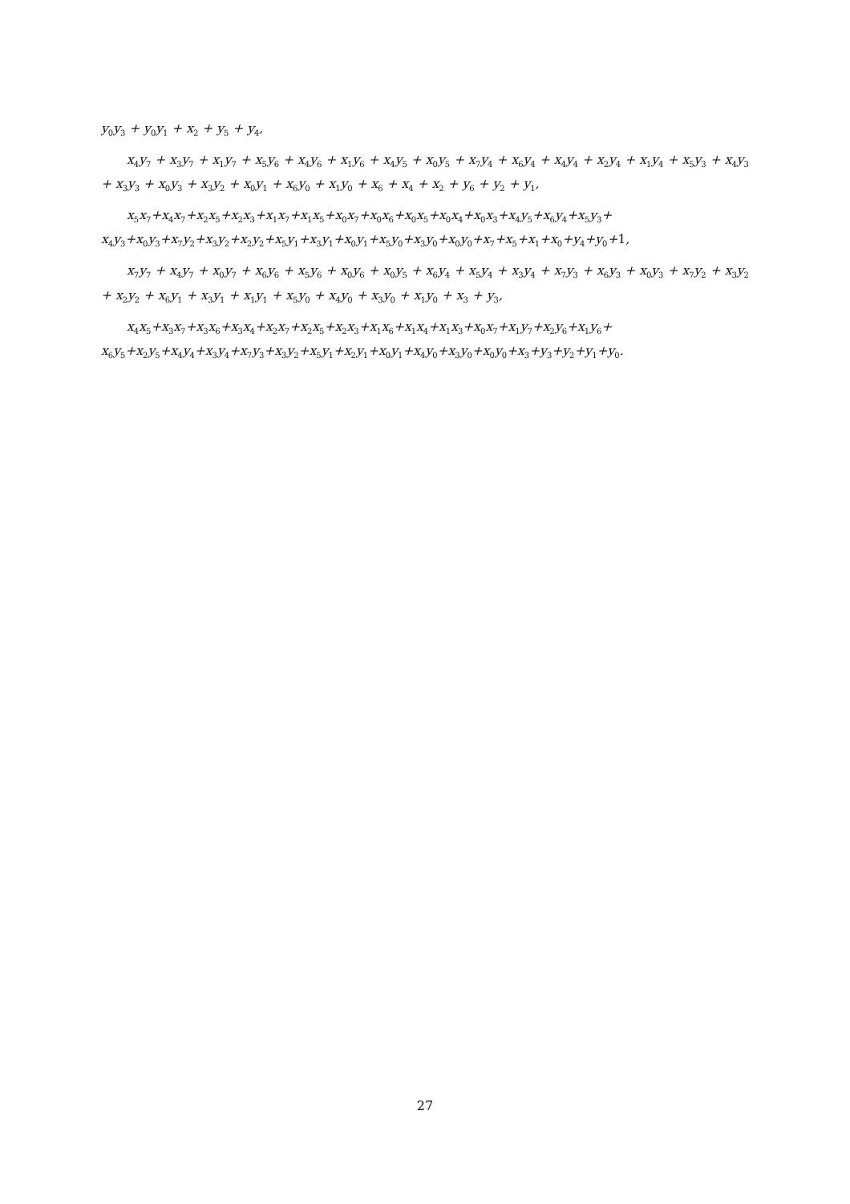y<sub>0</sub>y<sub>3</sub> + y<sub>0</sub>y<sub>1</sub> + x<sub>2</sub> + y<sub>5</sub> + y<sub>4</sub>,
x<sub>4</sub>y<sub>7</sub> + x<sub>3</sub>y<sub>7</sub> + x<sub>1</sub>y<sub>7</sub> + x<sub>5</sub>y<sub>6</sub> + x<sub>4</sub>y<sub>6</sub> + x<sub>1</sub>y<sub>6</sub> + x<sub>4</sub>y<sub>5</sub> + x<sub>0</sub>y<sub>5</sub> + x<sub>7</sub>y<sub>4</sub> + x<sub>6</sub>y<sub>4</sub> + x<sub>4</sub>y<sub>4</sub> + x<sub>2</sub>y<sub>4</sub> + x<sub>1</sub>y<sub>4</sub> + x<sub>5</sub>y<sub>3</sub> + x<sub>4</sub>y<sub>3</sub> + x<sub>3</sub>y<sub>3</sub> + x<sub>0</sub>y<sub>3</sub> + x<sub>3</sub>y<sub>2</sub> + x<sub>0</sub>y<sub>1</sub> + x<sub>6</sub>y<sub>0</sub> + x<sub>1</sub>y<sub>0</sub> + x<sub>6</sub> + x<sub>4</sub> + x<sub>2</sub> + y<sub>6</sub> + y<sub>2</sub> + y<sub>1</sub>,
x<sub>5</sub>x<sub>7</sub>+x<sub>4</sub>x<sub>7</sub>+x<sub>2</sub>x<sub>5</sub>+x<sub>2</sub>x<sub>3</sub>+x<sub>1</sub>x<sub>7</sub>+x<sub>1</sub>x<sub>5</sub>+x<sub>0</sub>x<sub>7</sub>+x<sub>0</sub>x<sub>6</sub>+x<sub>0</sub>x<sub>5</sub>+x<sub>0</sub>x<sub>4</sub>+x<sub>0</sub>x<sub>3</sub>+x<sub>4</sub>y<sub>5</sub>+x<sub>6</sub>y<sub>4</sub>+x<sub>5</sub>y<sub>3</sub>+ x<sub>4</sub>y<sub>3</sub>+x<sub>0</sub>y<sub>3</sub>+x<sub>7</sub>y<sub>2</sub>+x<sub>3</sub>y<sub>2</sub>+x<sub>2</sub>y<sub>2</sub>+x<sub>5</sub>y<sub>1</sub>+x<sub>3</sub>y<sub>1</sub>+x<sub>0</sub>y<sub>1</sub>+x<sub>5</sub>y<sub>0</sub>+x<sub>3</sub>y<sub>0</sub>+x<sub>0</sub>y<sub>0</sub>+x<sub>7</sub>+x<sub>5</sub>+x<sub>1</sub>+x<sub>0</sub>+y<sub>4</sub>+y<sub>0</sub>+1,
x<sub>7</sub>y<sub>7</sub> + x<sub>4</sub>y<sub>7</sub> + x<sub>0</sub>y<sub>7</sub> + x<sub>6</sub>y<sub>6</sub> + x<sub>5</sub>y<sub>6</sub> + x<sub>0</sub>y<sub>6</sub> + x<sub>0</sub>y<sub>5</sub> + x<sub>6</sub>y<sub>4</sub> + x<sub>5</sub>y<sub>4</sub> + x<sub>3</sub>y<sub>4</sub> + x<sub>7</sub>y<sub>3</sub> + x<sub>6</sub>y<sub>3</sub> + x<sub>0</sub>y<sub>3</sub> + x<sub>7</sub>y<sub>2</sub> + x<sub>3</sub>y<sub>2</sub> + x<sub>2</sub>y<sub>2</sub> + x<sub>6</sub>y<sub>1</sub> + x<sub>3</sub>y<sub>1</sub> + x<sub>1</sub>y<sub>1</sub> + x<sub>5</sub>y<sub>0</sub> + x<sub>4</sub>y<sub>0</sub> + x<sub>3</sub>y<sub>0</sub> + x<sub>1</sub>y<sub>0</sub> + x<sub>3</sub> + y<sub>3</sub>,
x<sub>4</sub>x<sub>5</sub>+x<sub>3</sub>x<sub>7</sub>+x<sub>3</sub>x<sub>6</sub>+x<sub>3</sub>x<sub>4</sub>+x<sub>2</sub>x<sub>7</sub>+x<sub>2</sub>x<sub>5</sub>+x<sub>2</sub>x<sub>3</sub>+x<sub>1</sub>x<sub>6</sub>+x<sub>1</sub>x<sub>4</sub>+x<sub>1</sub>x<sub>3</sub>+x<sub>0</sub>x<sub>7</sub>+x<sub>1</sub>y<sub>7</sub>+x<sub>2</sub>y<sub>6</sub>+x<sub>1</sub>y<sub>6</sub>+ x<sub>6</sub>y<sub>5</sub>+x<sub>2</sub>y<sub>5</sub>+x<sub>4</sub>y<sub>4</sub>+x<sub>3</sub>y<sub>4</sub>+x<sub>7</sub>y<sub>3</sub>+x<sub>3</sub>y<sub>2</sub>+x<sub>5</sub>y<sub>1</sub>+x<sub>2</sub>y<sub>1</sub>+x<sub>0</sub>y<sub>1</sub>+x<sub>4</sub>y<sub>0</sub>+x<sub>3</sub>y<sub>0</sub>+x<sub>0</sub>y<sub>0</sub>+x<sub>3</sub>+y<sub>3</sub>+y<sub>2</sub>+y<sub>1</sub>+y<sub>0</sub>.
27